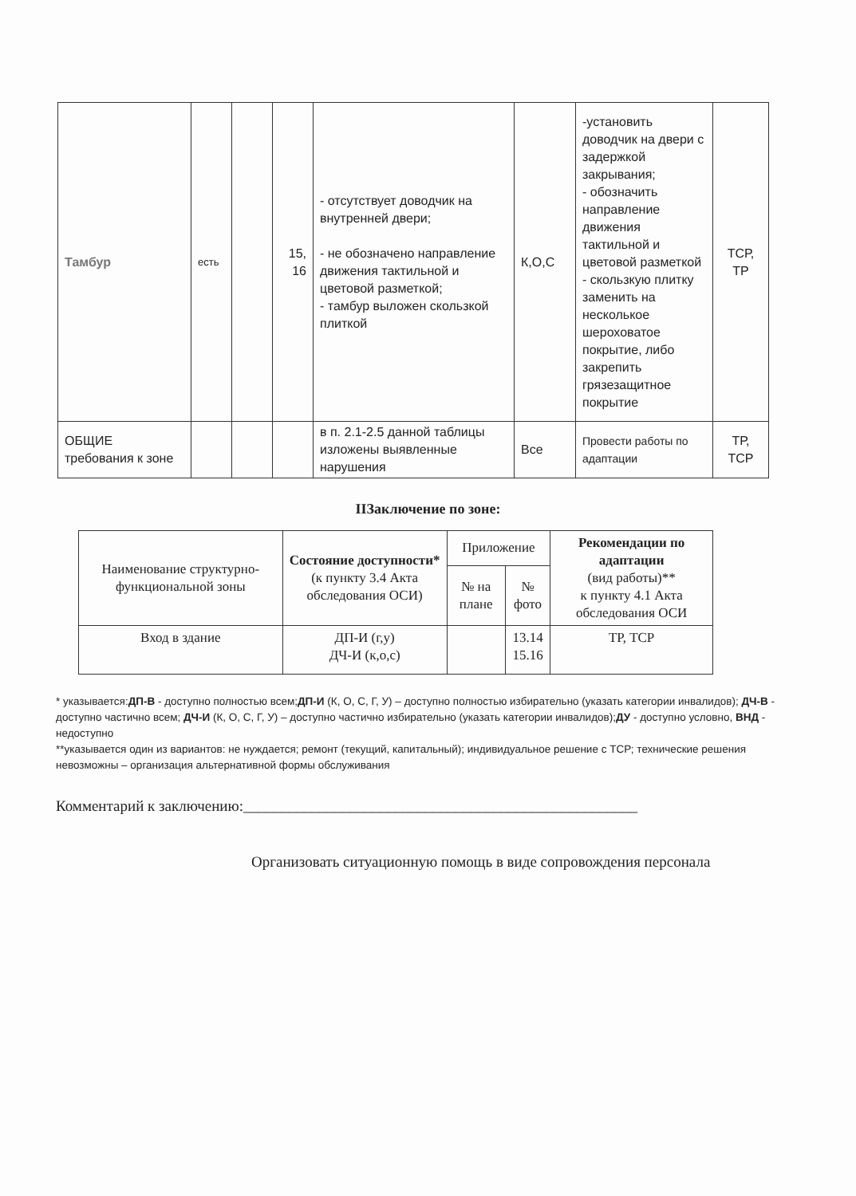| Тамбур | есть | | 15, 16 | - отсутствует доводчик на внутренней двери; - не обозначено направление движения тактильной и цветовой разметкой; - тамбур выложен скользкой плиткой | К,О,С | -установить доводчик на двери с задержкой закрывания; - обозначить направление движения тактильной и цветовой разметкой - скользкую плитку заменить на несколькое шероховатое покрытие, либо закрепить грязезащитное покрытие | ТСР, ТР |
| ОБЩИЕ требования к зоне | | | | в п. 2.1-2.5 данной таблицы изложены выявленные нарушения | Все | Провести работы по адаптации | ТР, ТСР |
IIЗаключение по зоне:
| Наименование структурно-функциональной зоны | Состояние доступности* (к пункту 3.4 Акта обследования ОСИ) | Приложение | | Рекомендации по адаптации (вид работы)** к пункту 4.1 Акта обследования ОСИ |
| --- | --- | --- | --- | --- |
| | | № на плане | № фото | |
| Вход в здание | ДП-И (г,у) ДЧ-И (к,о,с) | | 13.14 15.16 | ТР, ТСР |
* указывается:ДП-В - доступно полностью всем;ДП-И (К, О, С, Г, У) – доступно полностью избирательно (указать категории инвалидов); ДЧ-В - доступно частично всем; ДЧ-И (К, О, С, Г, У) – доступно частично избирательно (указать категории инвалидов);ДУ - доступно условно, ВНД - недоступно
**указывается один из вариантов: не нуждается; ремонт (текущий, капитальный); индивидуальное решение с ТСР; технические решения невозможны – организация альтернативной формы обслуживания
Комментарий к заключению:____________________________________________________
Организовать ситуационную помощь в виде сопровождения персонала